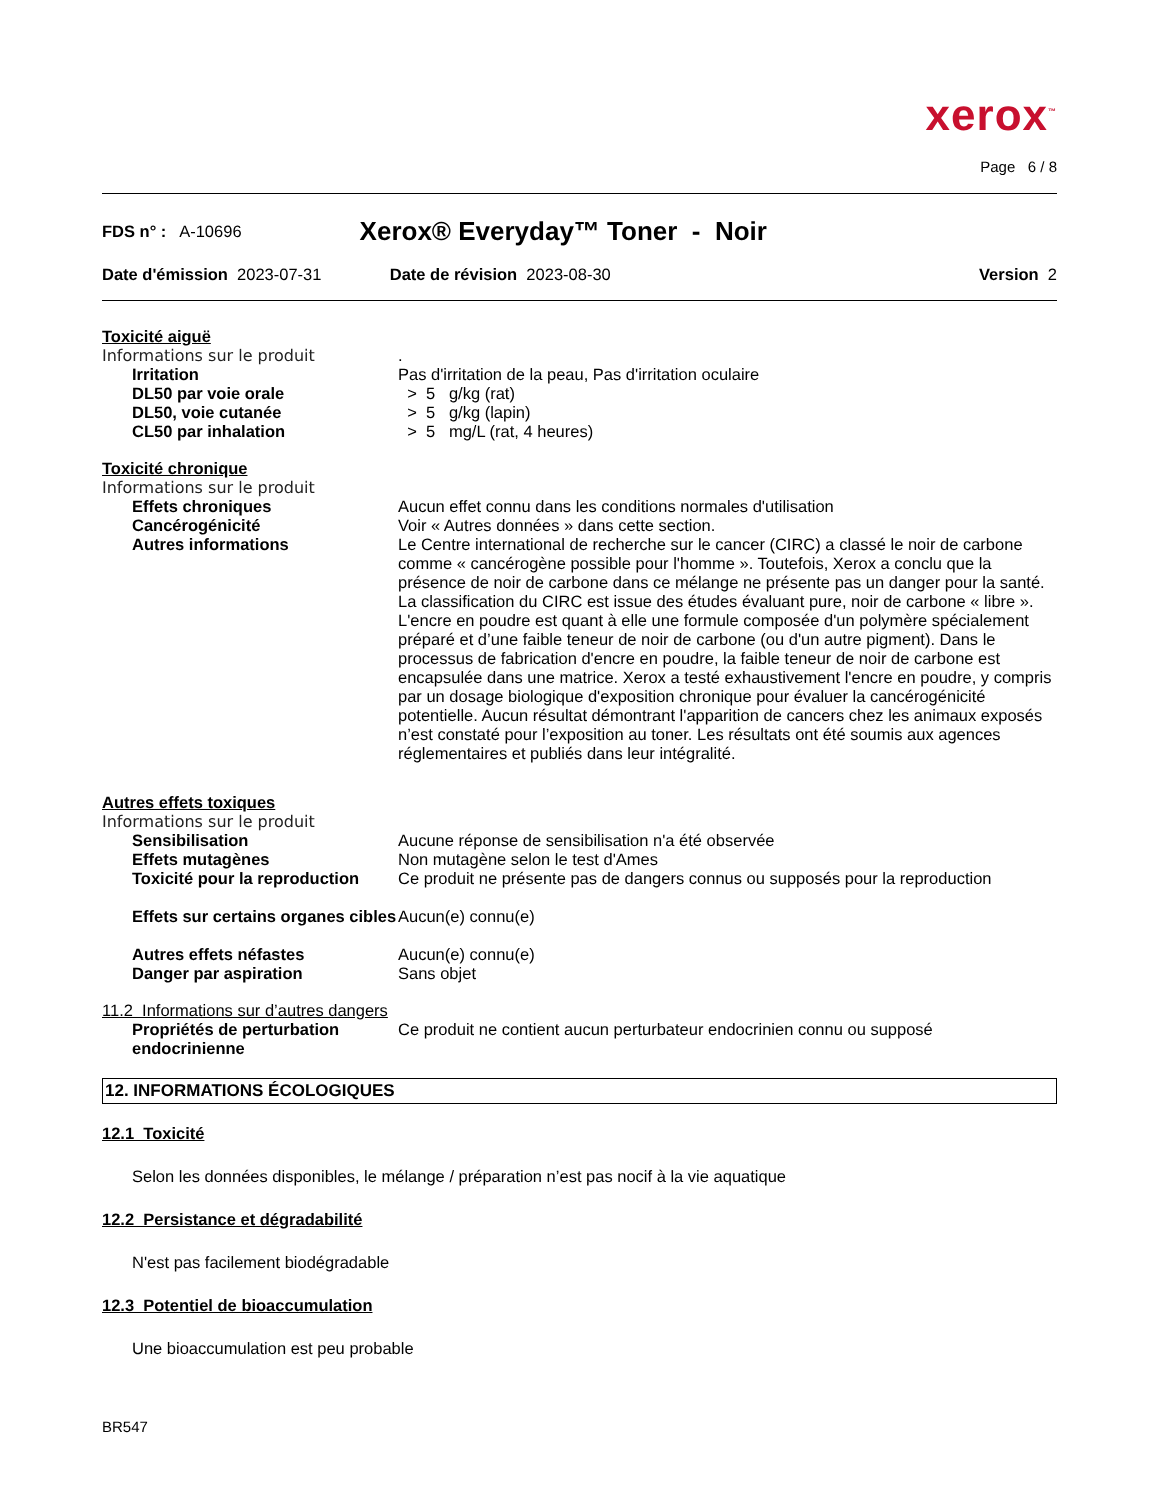xerox<sup>™</sup>
Page 6 / 8
FDS n° : A-10696 Xerox® Everyday™ Toner - Noir
Date d'émission 2023-07-31 Date de révision 2023-08-30 Version 2
Toxicité aiguë
Informations sur le produit .
Irritation Pas d'irritation de la peau, Pas d'irritation oculaire
DL50 par voie orale > 5 g/kg (rat)
DL50, voie cutanée > 5 g/kg (lapin)
CL50 par inhalation > 5 mg/L (rat, 4 heures)
Toxicité chronique
Informations sur le produit
Effets chroniques Aucun effet connu dans les conditions normales d'utilisation
Cancérogénicité Voir « Autres données » dans cette section.
Autres informations Le Centre international de recherche sur le cancer (CIRC) a classé le noir de carbone comme « cancérogène possible pour l'homme ». Toutefois, Xerox a conclu que la présence de noir de carbone dans ce mélange ne présente pas un danger pour la santé. La classification du CIRC est issue des études évaluant pure, noir de carbone « libre ». L'encre en poudre est quant à elle une formule composée d'un polymère spécialement préparé et d’une faible teneur de noir de carbone (ou d'un autre pigment). Dans le processus de fabrication d'encre en poudre, la faible teneur de noir de carbone est encapsulée dans une matrice. Xerox a testé exhaustivement l'encre en poudre, y compris par un dosage biologique d'exposition chronique pour évaluer la cancérogénicité potentielle. Aucun résultat démontrant l'apparition de cancers chez les animaux exposés n’est constaté pour l’exposition au toner. Les résultats ont été soumis aux agences réglementaires et publiés dans leur intégralité.
Autres effets toxiques
Informations sur le produit
Sensibilisation Aucune réponse de sensibilisation n'a été observée
Effets mutagènes Non mutagène selon le test d'Ames
Toxicité pour la reproduction
Ce produit ne présente pas de dangers connus ou supposés pour la reproduction
Effets sur certains organes cibles
Aucun(e) connu(e)
Autres effets néfastes Aucun(e) connu(e)
Danger par aspiration Sans objet
11.2 Informations sur d’autres dangers
Propriétés de perturbation endocrinienne
Ce produit ne contient aucun perturbateur endocrinien connu ou supposé
12. INFORMATIONS ÉCOLOGIQUES
12.1 Toxicité
Selon les données disponibles, le mélange / préparation n’est pas nocif à la vie aquatique
12.2 Persistance et dégradabilité
N'est pas facilement biodégradable
12.3 Potentiel de bioaccumulation
Une bioaccumulation est peu probable
BR547